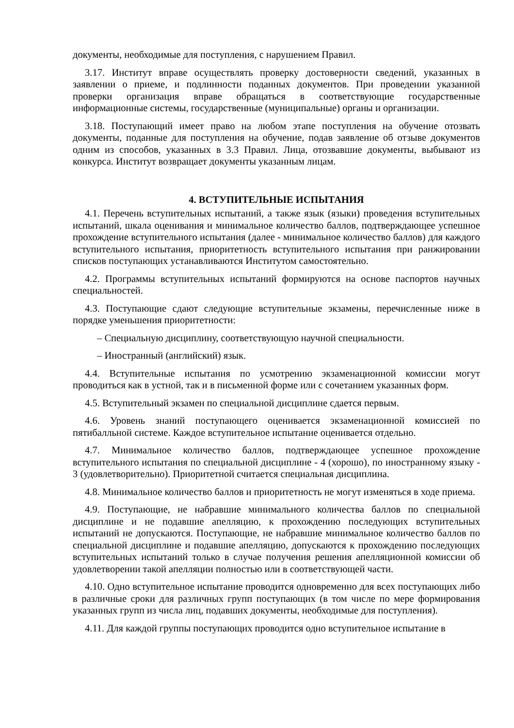документы, необходимые для поступления, с нарушением Правил.
3.17. Институт вправе осуществлять проверку достоверности сведений, указанных в заявлении о приеме, и подлинности поданных документов. При проведении указанной проверки организация вправе обращаться в соответствующие государственные информационные системы, государственные (муниципальные) органы и организации.
3.18. Поступающий имеет право на любом этапе поступления на обучение отозвать документы, поданные для поступления на обучение, подав заявление об отзыве документов одним из способов, указанных в 3.3 Правил. Лица, отозвавшие документы, выбывают из конкурса. Институт возвращает документы указанным лицам.
4. ВСТУПИТЕЛЬНЫЕ ИСПЫТАНИЯ
4.1. Перечень вступительных испытаний, а также язык (языки) проведения вступительных испытаний, шкала оценивания и минимальное количество баллов, подтверждающее успешное прохождение вступительного испытания (далее - минимальное количество баллов) для каждого вступительного испытания, приоритетность вступительного испытания при ранжировании списков поступающих устанавливаются Институтом самостоятельно.
4.2. Программы вступительных испытаний формируются на основе паспортов научных специальностей.
4.3. Поступающие сдают следующие вступительные экзамены, перечисленные ниже в порядке уменьшения приоритетности:
– Специальную дисциплину, соответствующую научной специальности.
– Иностранный (английский) язык.
4.4. Вступительные испытания по усмотрению экзаменационной комиссии могут проводиться как в устной, так и в письменной форме или с сочетанием указанных форм.
4.5. Вступительный экзамен по специальной дисциплине сдается первым.
4.6. Уровень знаний поступающего оценивается экзаменационной комиссией по пятибалльной системе. Каждое вступительное испытание оценивается отдельно.
4.7. Минимальное количество баллов, подтверждающее успешное прохождение вступительного испытания по специальной дисциплине - 4 (хорошо), по иностранному языку - 3 (удовлетворительно). Приоритетной считается специальная дисциплина.
4.8. Минимальное количество баллов и приоритетность не могут изменяться в ходе приема.
4.9. Поступающие, не набравшие минимального количества баллов по специальной дисциплине и не подавшие апелляцию, к прохождению последующих вступительных испытаний не допускаются. Поступающие, не набравшие минимальное количество баллов по специальной дисциплине и подавшие апелляцию, допускаются к прохождению последующих вступительных испытаний только в случае получения решения апелляционной комиссии об удовлетворении такой апелляции полностью или в соответствующей части.
4.10. Одно вступительное испытание проводится одновременно для всех поступающих либо в различные сроки для различных групп поступающих (в том числе по мере формирования указанных групп из числа лиц, подавших документы, необходимые для поступления).
4.11. Для каждой группы поступающих проводится одно вступительное испытание в